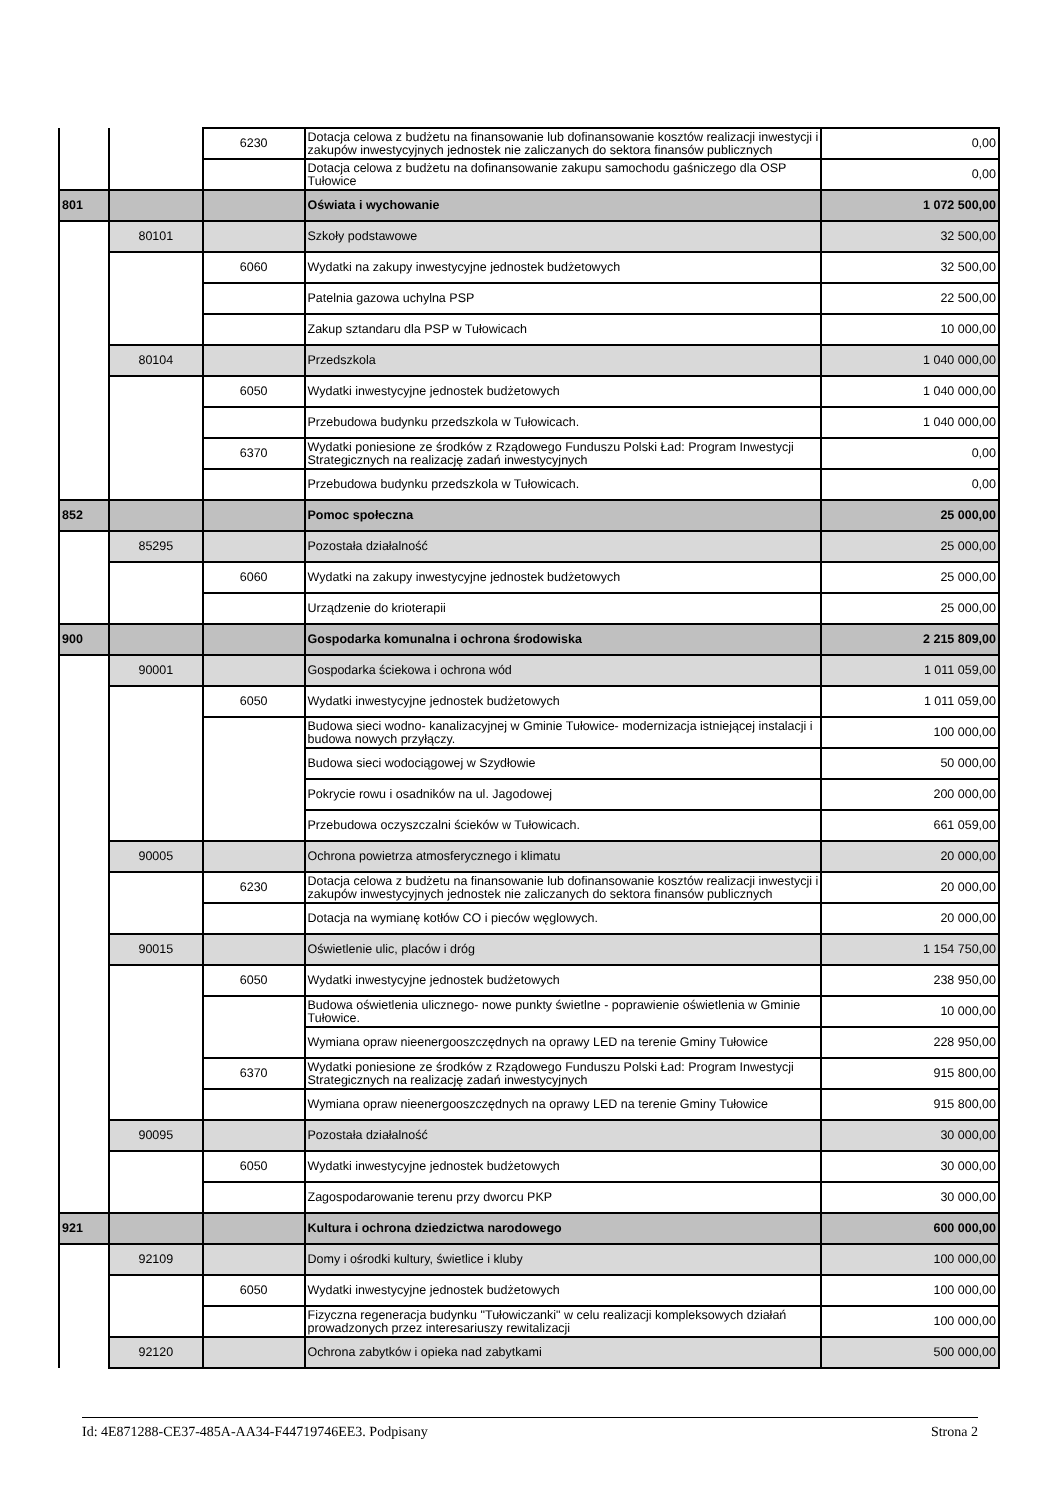| | | 6230 | Dotacja celowa z budżetu na finansowanie lub dofinansowanie kosztów realizacji inwestycji i zakupów inwestycyjnych jednostek nie zaliczanych do sektora finansów publicznych | 0,00 |
| | | | Dotacja celowa z budżetu na dofinansowanie zakupu samochodu gaśniczego dla OSP Tułowice | 0,00 |
| 801 | | | Oświata i wychowanie | 1 072 500,00 |
| | 80101 | | Szkoły podstawowe | 32 500,00 |
| | | 6060 | Wydatki na zakupy inwestycyjne jednostek budżetowych | 32 500,00 |
| | | | Patelnia gazowa uchylna PSP | 22 500,00 |
| | | | Zakup sztandaru dla PSP w Tułowicach | 10 000,00 |
| | 80104 | | Przedszkola | 1 040 000,00 |
| | | 6050 | Wydatki inwestycyjne jednostek budżetowych | 1 040 000,00 |
| | | | Przebudowa budynku przedszkola w Tułowicach. | 1 040 000,00 |
| | | 6370 | Wydatki poniesione ze środków z Rządowego Funduszu Polski Ład: Program Inwestycji Strategicznych na realizację zadań inwestycyjnych | 0,00 |
| | | | Przebudowa budynku przedszkola w Tułowicach. | 0,00 |
| 852 | | | Pomoc społeczna | 25 000,00 |
| | 85295 | | Pozostała działalność | 25 000,00 |
| | | 6060 | Wydatki na zakupy inwestycyjne jednostek budżetowych | 25 000,00 |
| | | | Urządzenie do krioterapii | 25 000,00 |
| 900 | | | Gospodarka komunalna i ochrona środowiska | 2 215 809,00 |
| | 90001 | | Gospodarka ściekowa i ochrona wód | 1 011 059,00 |
| | | 6050 | Wydatki inwestycyjne jednostek budżetowych | 1 011 059,00 |
| | | | Budowa sieci wodno- kanalizacyjnej w Gminie Tułowice- modernizacja istniejącej instalacji i budowa nowych przyłączy. | 100 000,00 |
| | | | Budowa sieci wodociągowej w Szydłowie | 50 000,00 |
| | | | Pokrycie rowu i osadników na ul. Jagodowej | 200 000,00 |
| | | | Przebudowa oczyszczalni ścieków w Tułowicach. | 661 059,00 |
| | 90005 | | Ochrona powietrza atmosferycznego i klimatu | 20 000,00 |
| | | 6230 | Dotacja celowa z budżetu na finansowanie lub dofinansowanie kosztów realizacji inwestycji i zakupów inwestycyjnych jednostek nie zaliczanych do sektora finansów publicznych | 20 000,00 |
| | | | Dotacja na wymianę kotłów CO i pieców węglowych. | 20 000,00 |
| | 90015 | | Oświetlenie ulic, placów i dróg | 1 154 750,00 |
| | | 6050 | Wydatki inwestycyjne jednostek budżetowych | 238 950,00 |
| | | | Budowa oświetlenia ulicznego- nowe punkty świetlne - poprawienie oświetlenia w Gminie Tułowice. | 10 000,00 |
| | | | Wymiana opraw nieenergooszczędnych na oprawy LED na terenie Gminy Tułowice | 228 950,00 |
| | | 6370 | Wydatki poniesione ze środków z Rządowego Funduszu Polski Ład: Program Inwestycji Strategicznych na realizację zadań inwestycyjnych | 915 800,00 |
| | | | Wymiana opraw nieenergooszczędnych na oprawy LED na terenie Gminy Tułowice | 915 800,00 |
| | 90095 | | Pozostała działalność | 30 000,00 |
| | | 6050 | Wydatki inwestycyjne jednostek budżetowych | 30 000,00 |
| | | | Zagospodarowanie terenu przy dworcu PKP | 30 000,00 |
| 921 | | | Kultura i ochrona dziedzictwa narodowego | 600 000,00 |
| | 92109 | | Domy i ośrodki kultury, świetlice i kluby | 100 000,00 |
| | | 6050 | Wydatki inwestycyjne jednostek budżetowych | 100 000,00 |
| | | | Fizyczna regeneracja budynku "Tułowiczanki" w celu realizacji kompleksowych działań prowadzonych przez interesariuszy rewitalizacji | 100 000,00 |
| | 92120 | | Ochrona zabytków i opieka nad zabytkami | 500 000,00 |
Id: 4E871288-CE37-485A-AA34-F44719746EE3. Podpisany Strona 2